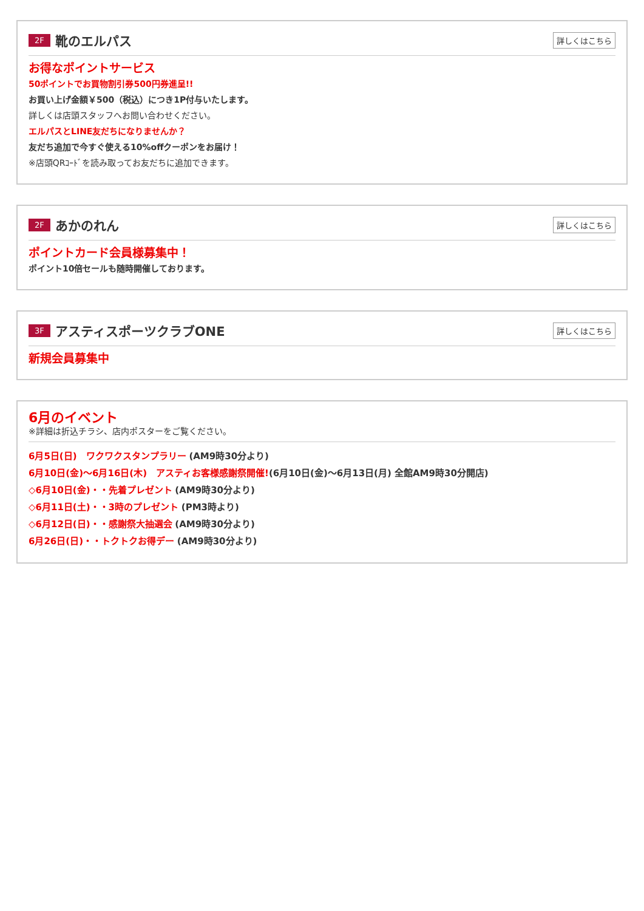2F 靴のエルパス 詳しくはこちら
お得なポイントサービス
50ポイントでお買物割引券500円券進呈!!
お買い上げ金額￥500（税込）につき1P付与いたします。
詳しくは店頭スタッフへお問い合わせください。
エルパスとLINE友だちになりませんか？
友だち追加で今すぐ使える10%offクーポンをお届け！
※店頭QRｺｰﾄﾞを読み取ってお友だちに追加できます。
2F あかのれん 詳しくはこちら
ポイントカード会員様募集中！
ポイント10倍セールも随時開催しております。
3F アスティスポーツクラブONE 詳しくはこちら
新規会員募集中
6月のイベント
※詳細は折込チラシ、店内ポスターをご覧ください。
6月5日(日)　ワクワクスタンプラリー (AM9時30分より)
6月10日(金)〜6月16日(木)　アスティお客様感謝祭開催!(6月10日(金)〜6月13日(月) 全館AM9時30分開店)
◇6月10日(金)・・先着プレゼント (AM9時30分より)
◇6月11日(土)・・3時のプレゼント (PM3時より)
◇6月12日(日)・・感謝祭大抽選会 (AM9時30分より)
6月26日(日)・・トクトクお得デー (AM9時30分より)